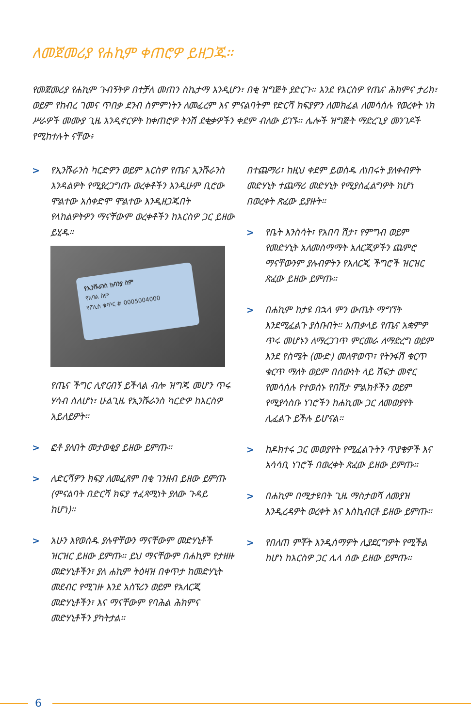ለመጀመሪያ የሐኪም ቀጠሮዎ ይዘጋጁ።
የመጀመሪያ የሐኪም ጉብኝትዎ በተቻለ መጠን ስኬታማ እንዲሆን፣ በቂ ዝግጅት ያድርጉ። እንደ የእርስዎ የጤና ሕክምና ታሪክ፣ ወይም የከብረ ገመና ጥበቃ ደንብ ስምምነትን ለመፈረም እና ምናልባትም የድርሻ ክፍያዎን ለመክፈል ለመሳሰሉ የወረቀት ነክ ሥራዎች መሙያ ጊዜ እንዲኖርዎት ከቀጠሮዎ ትንሽ ደቂቃዎችን ቀደም ብለው ይገኙ። ሌሎች ዝግጅት ማድረጊያ መንገዶች የሚከተሉት ናቸው፥
> የኢንሹራንስ ካርድዎን ወይም እርስዎ የጤና ኢንሹራንስ እንዳልዎት የሚያረጋግጡ ወረቀቶችን እንዲሁም ቢሮው ሞልተው አስቀድሞ ሞልተው እንዲዘጋጁበት የላከልዎትዎን ማናቸውም ወረቀቶችን ከእርስዎ ጋር ይዘው ይሂዱ።
የኢንሹራንስ ኩባንያ ስም
የአባል ስም
የፖሊስ ቁጥር # 0005004000
የጤና ችግር ሊኖርብኝ ይችላል ብሎ ዝግጁ መሆን ጥሩ ሃሳብ ስለሆነ፣ ሁልጊዜ የኢንሹራንስ ካርድዎ ከእርስዎ አይለይዎት።
> ፎቶ ያለበት መታወቂያ ይዘው ይምጡ።
> ለድርሻዎን ክፍያ ለመፈጸም በቂ ገንዘብ ይዘው ይምጡ (ምናልባት በድርሻ ክፍያ ተፈጻሚነት ያለው ጉዳይ ከሆነ)።
> አሁን እየወሰዱ ያሉዋቸውን ማናቸውም መድሃኒቶች ዝርዝር ይዘው ይምጡ። ይህ ማናቸውም በሐኪም የታዘዙ መድሃኒቶችን፣ ያለ ሐኪም ትዕዛዝ በቀጥታ ከመድሃኒት መደብር የሚገዙ እንደ አስፕሪን ወይም የአለርጂ መድሃኒቶችን፣ እና ማናቸውም የባሕል ሕክምና መድሃኒቶችን ያካትታል።
በተጨማሪ፣ ከዚህ ቀደም ይወስዱ ለነበሩት ያለቀብዎት መድሃኒት ተጨማሪ መድሃኒት የሚያስፈልግዎት ከሆነ በወረቀት ጽፈው ይያዙት።
> የቤት እንስሳት፣ የአበባ ሽታ፣ የምግብ ወይም የመድሃኒት አለመስማማት አለርጂዎችን ጨምሮ ማናቸውንም ያሉብዎትን የአለርጂ ችግሮች ዝርዝር ጽፈው ይዘው ይምጡ።
> በሐኪም ከታዩ በኋላ ምን ውጤት ማግኘት እንደሚፈልጉ ያስቡበት። አጠቃላይ የጤና አቋምዎ ጥሩ መሆኑን ለማረጋገጥ ምርመራ ለማድረግ ወይም እንደ የስሜት (ሙድ) መለዋወጥ፣ የትንፋሽ ቁርጥ ቁርጥ ማለት ወይም በሰውነት ላይ ሽፍታ መኖር የመሳሰሉ የተወሰኑ የበሽታ ምልክቶችን ወይም የሚያሳስቡ ነገሮችን ከሐኪሙ ጋር ለመወያየት ሊፈልጉ ይችሉ ይሆናል።
> ከዶክተሩ ጋር መወያየት የሚፈልጉትን ጥያቄዎች እና አሳሳቢ ነገሮች በወረቀት ጽፈው ይዘው ይምጡ።
> በሐኪም በሚታዩበት ጊዜ ማስታወሻ ለመያዝ እንዲረዳዎት ወረቀት እና እስኪብርቶ ይዘው ይምጡ።
> የበለጠ ምቾት እንዲሰማዎት ሊያደርግዎት የሚችል ከሆነ ከእርስዎ ጋር ሌላ ሰው ይዘው ይምጡ።
6